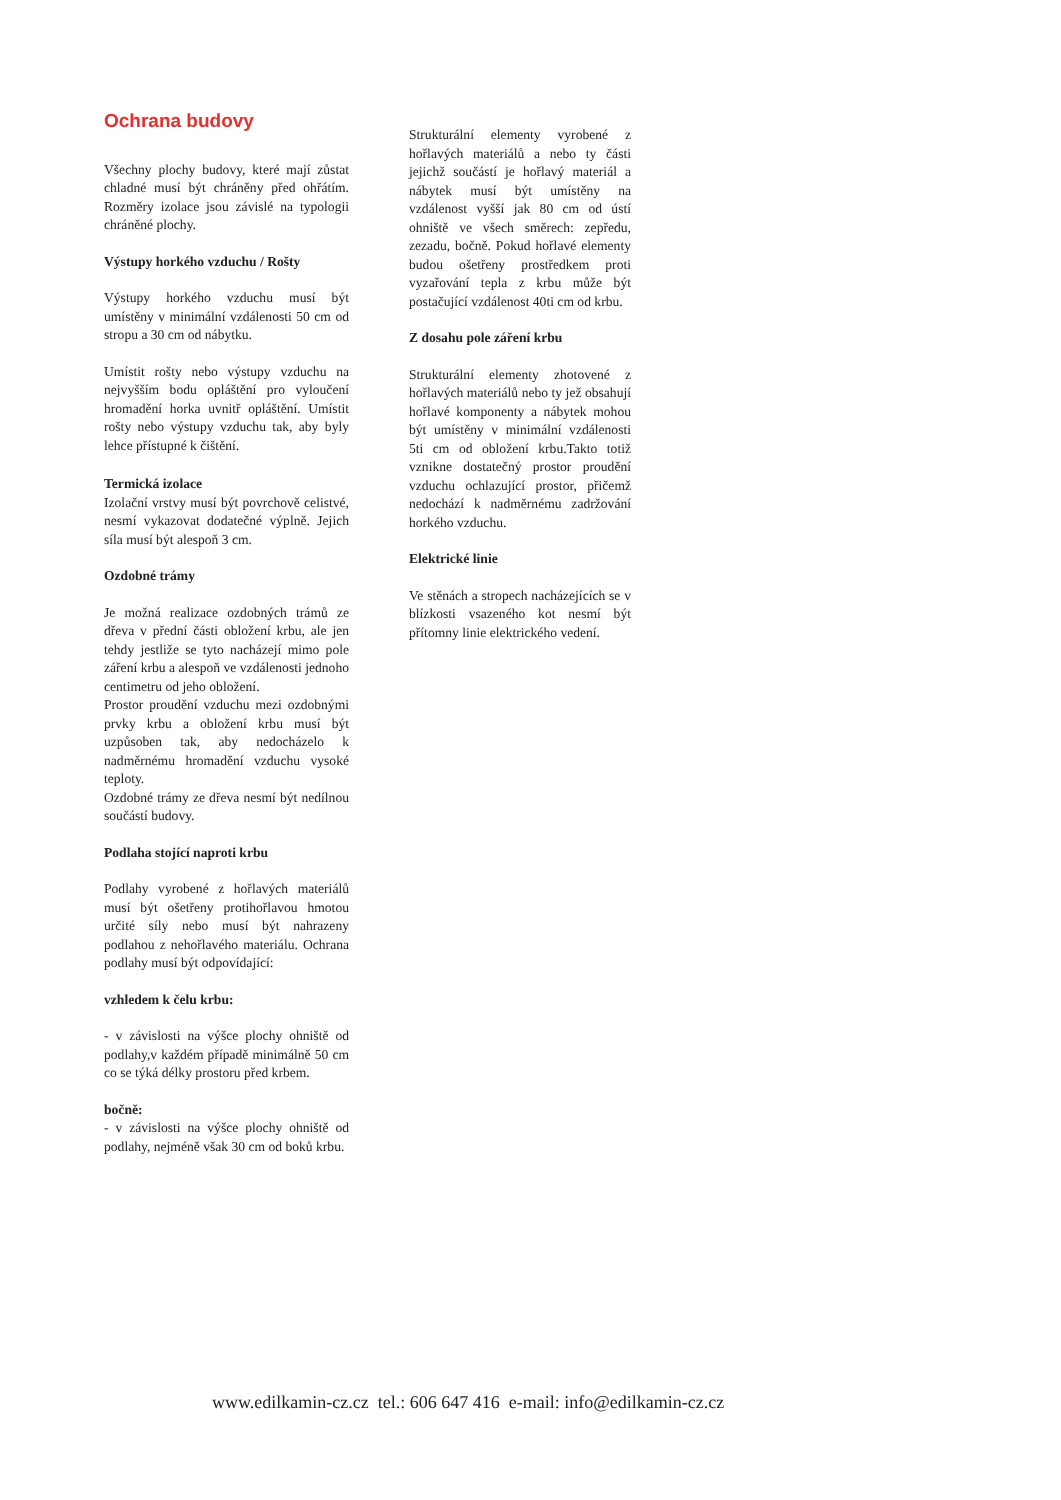Ochrana budovy
Všechny plochy budovy, které mají zůstat chladné musí být chráněny před ohřátím. Rozměry izolace jsou závislé na typologii chráněné plochy.
Výstupy horkého vzduchu / Rošty
Výstupy horkého vzduchu musí být umístěny v minimální vzdálenosti 50 cm od stropu a 30 cm od nábytku.
Umístit rošty nebo výstupy vzduchu na nejvyšším bodu opláštění pro vyloučení hromadění horka uvnitř opláštění. Umístit rošty nebo výstupy vzduchu tak, aby byly lehce přístupné k čištění.
Termická izolace
Izolační vrstvy musí být povrchově celistvé, nesmí vykazovat dodatečné výplně. Jejich síla musí být alespoň 3 cm.
Ozdobné trámy
Je možná realizace ozdobných trámů ze dřeva v přední části obložení krbu, ale jen tehdy jestliže se tyto nacházejí mimo pole záření krbu a alespoň ve vzdálenosti jednoho centimetru od jeho obložení.
Prostor proudění vzduchu mezi ozdobnými prvky krbu a obložení krbu musí být uzpůsoben tak, aby nedocházelo k nadměrnému hromadění vzduchu vysoké teploty.
Ozdobné trámy ze dřeva nesmí být nedílnou součástí budovy.
Podlaha stojící naproti krbu
Podlahy vyrobené z hořlavých materiálů musí být ošetřeny protihořlavou hmotou určité síly nebo musí být nahrazeny podlahou z nehořlavého materiálu. Ochrana podlahy musí být odpovídající:
vzhledem k čelu krbu:
- v závislosti na výšce plochy ohniště od podlahy,v každém případě minimálně 50 cm co se týká délky prostoru před krbem.
bočně:
- v závislosti na výšce plochy ohniště od podlahy, nejméně však 30 cm od boků krbu.
Strukturální elementy vyrobené z hořlavých materiálů a nebo ty části jejichž součástí je hořlavý materiál a nábytek musí být umístěny na vzdálenost vyšší jak 80 cm od ústí ohniště ve všech směrech: zepředu, zezadu, bočně. Pokud hořlavé elementy budou ošetřeny prostředkem proti vyzařování tepla z krbu může být postačující vzdálenost 40ti cm od krbu.
Z dosahu pole záření krbu
Strukturální elementy zhotovené z hořlavých materiálů nebo ty jež obsahují hořlavé komponenty a nábytek mohou být umístěny v minimální vzdálenosti 5ti cm od obložení krbu.Takto totiž vznikne dostatečný prostor proudění vzduchu ochlazující prostor, přičemž nedochází k nadměrnému zadržování horkého vzduchu.
Elektrické linie
Ve stěnách a stropech nacházejících se v blízkosti vsazeného kot nesmí být přítomny linie elektrického vedení.
www.edilkamin-cz.cz tel.: 606 647 416 e-mail: info@edilkamin-cz.cz